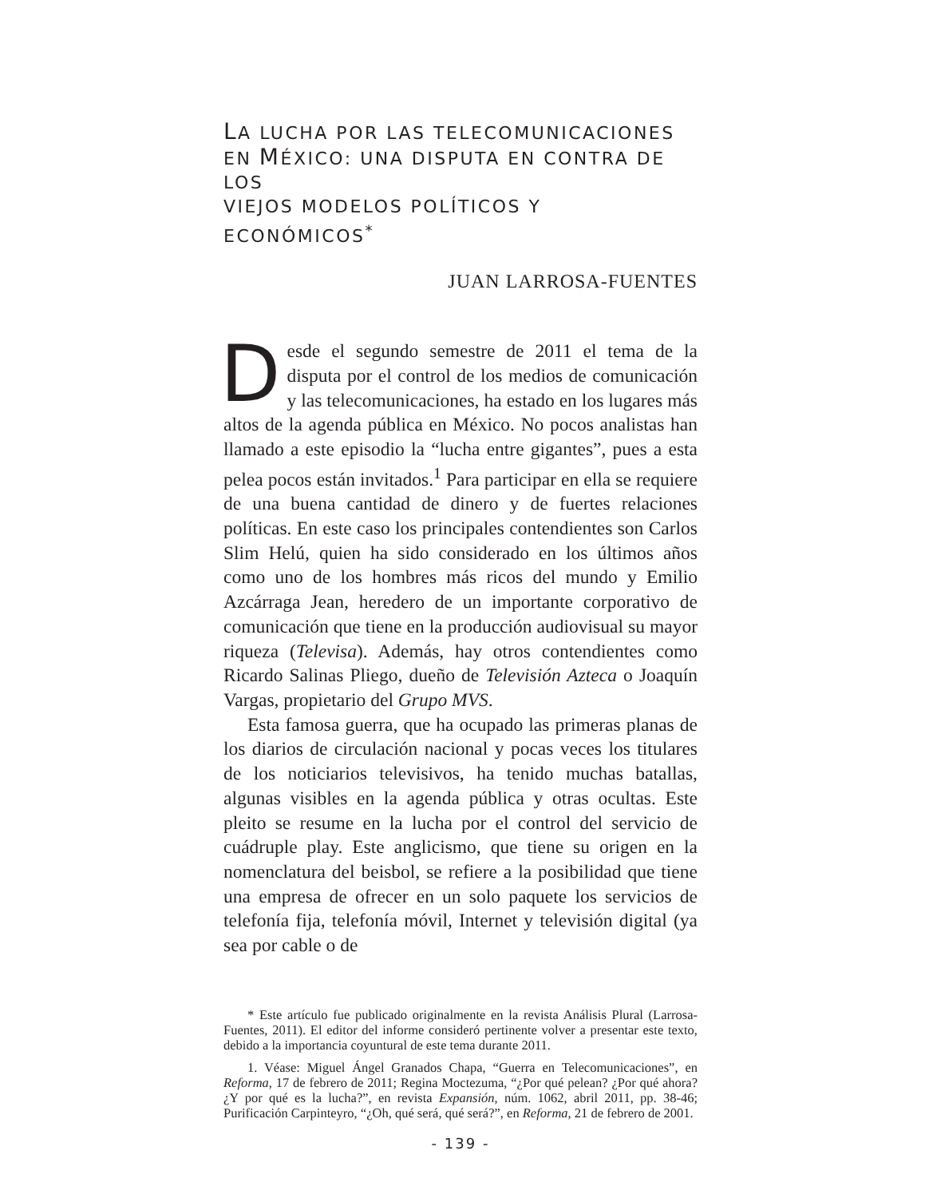LA LUCHA POR LAS TELECOMUNICACIONES
EN MÉXICO: UNA DISPUTA EN CONTRA DE LOS
VIEJOS MODELOS POLÍTICOS Y ECONÓMICOS<sup>*</sup>
JUAN LARROSA-FUENTES
Desde el segundo semestre de 2011 el tema de la disputa por el control de los medios de comunicación y las telecomunicaciones, ha estado en los lugares más altos de la agenda pública en México. No pocos analistas han llamado a este episodio la “lucha entre gigantes”, pues a esta pelea pocos están invitados.<sup>1</sup> Para participar en ella se requiere de una buena cantidad de dinero y de fuertes relaciones políticas. En este caso los principales contendientes son Carlos Slim Helú, quien ha sido considerado en los últimos años como uno de los hombres más ricos del mundo y Emilio Azcárraga Jean, heredero de un importante corporativo de comunicación que tiene en la producción audiovisual su mayor riqueza (Televisa). Además, hay otros contendientes como Ricardo Salinas Pliego, dueño de Televisión Azteca o Joaquín Vargas, propietario del Grupo MVS.
Esta famosa guerra, que ha ocupado las primeras planas de los diarios de circulación nacional y pocas veces los titulares de los noticiarios televisivos, ha tenido muchas batallas, algunas visibles en la agenda pública y otras ocultas. Este pleito se resume en la lucha por el control del servicio de cuádruple play. Este anglicismo, que tiene su origen en la nomenclatura del beisbol, se refiere a la posibilidad que tiene una empresa de ofrecer en un solo paquete los servicios de telefonía fija, telefonía móvil, Internet y televisión digital (ya sea por cable o de
* Este artículo fue publicado originalmente en la revista Análisis Plural (Larrosa-Fuentes, 2011). El editor del informe consideró pertinente volver a presentar este texto, debido a la importancia coyuntural de este tema durante 2011.
1. Véase: Miguel Ángel Granados Chapa, “Guerra en Telecomunicaciones”, en Reforma, 17 de febrero de 2011; Regina Moctezuma, “¿Por qué pelean? ¿Por qué ahora? ¿Y por qué es la lucha?”, en revista Expansión, núm. 1062, abril 2011, pp. 38-46; Purificación Carpinteyro, “¿Oh, qué será, qué será?”, en Reforma, 21 de febrero de 2001.
- 139 -